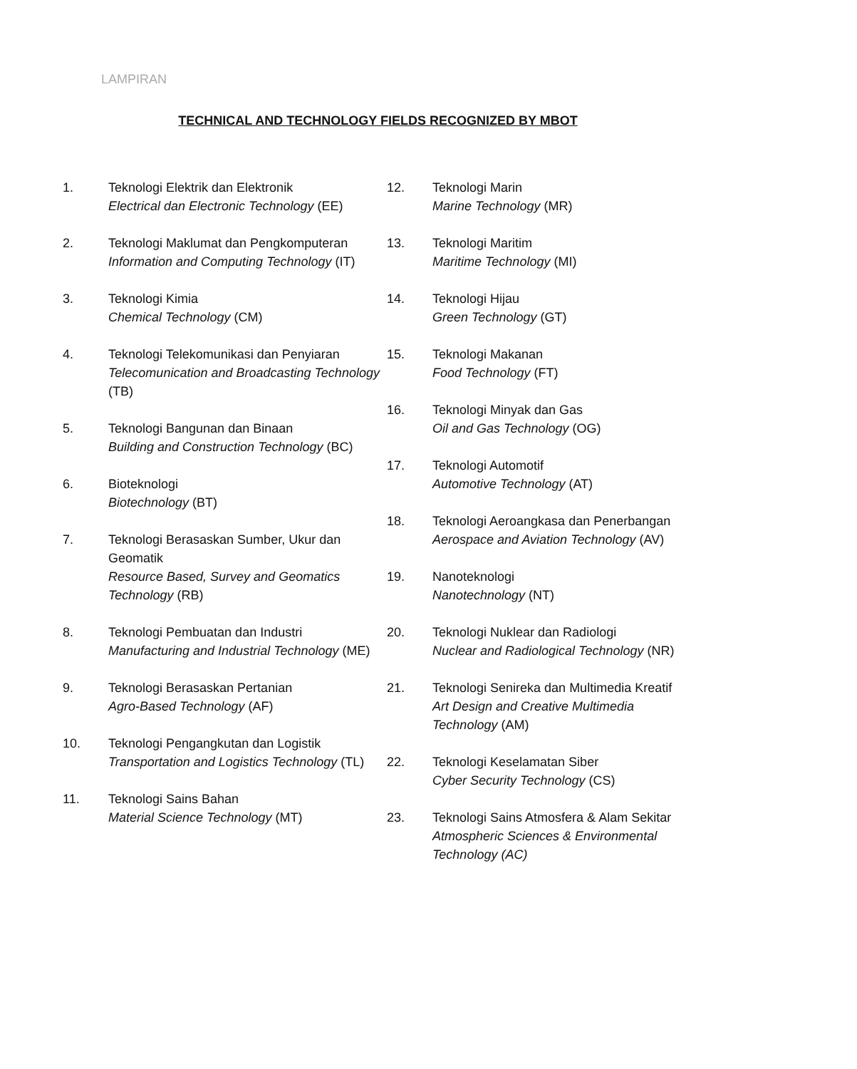LAMPIRAN
TECHNICAL AND TECHNOLOGY FIELDS RECOGNIZED BY MBOT
1. Teknologi Elektrik dan Elektronik
Electrical dan Electronic Technology (EE)
2. Teknologi Maklumat dan Pengkomputeran
Information and Computing Technology (IT)
3. Teknologi Kimia
Chemical Technology (CM)
4. Teknologi Telekomunikasi dan Penyiaran
Telecomunication and Broadcasting Technology (TB)
5. Teknologi Bangunan dan Binaan
Building and Construction Technology (BC)
6. Bioteknologi
Biotechnology (BT)
7. Teknologi Berasaskan Sumber, Ukur dan Geomatik
Resource Based, Survey and Geomatics Technology (RB)
8. Teknologi Pembuatan dan Industri
Manufacturing and Industrial Technology (ME)
9. Teknologi Berasaskan Pertanian
Agro-Based Technology (AF)
10. Teknologi Pengangkutan dan Logistik
Transportation and Logistics Technology (TL)
11. Teknologi Sains Bahan
Material Science Technology (MT)
12. Teknologi Marin
Marine Technology (MR)
13. Teknologi Maritim
Maritime Technology (MI)
14. Teknologi Hijau
Green Technology (GT)
15. Teknologi Makanan
Food Technology (FT)
16. Teknologi Minyak dan Gas
Oil and Gas Technology (OG)
17. Teknologi Automotif
Automotive Technology (AT)
18. Teknologi Aeroangkasa dan Penerbangan
Aerospace and Aviation Technology (AV)
19. Nanoteknologi
Nanotechnology (NT)
20. Teknologi Nuklear dan Radiologi
Nuclear and Radiological Technology (NR)
21. Teknologi Senireka dan Multimedia Kreatif
Art Design and Creative Multimedia
Technology (AM)
22. Teknologi Keselamatan Siber
Cyber Security Technology (CS)
23. Teknologi Sains Atmosfera & Alam Sekitar
Atmospheric Sciences & Environmental Technology (AC)